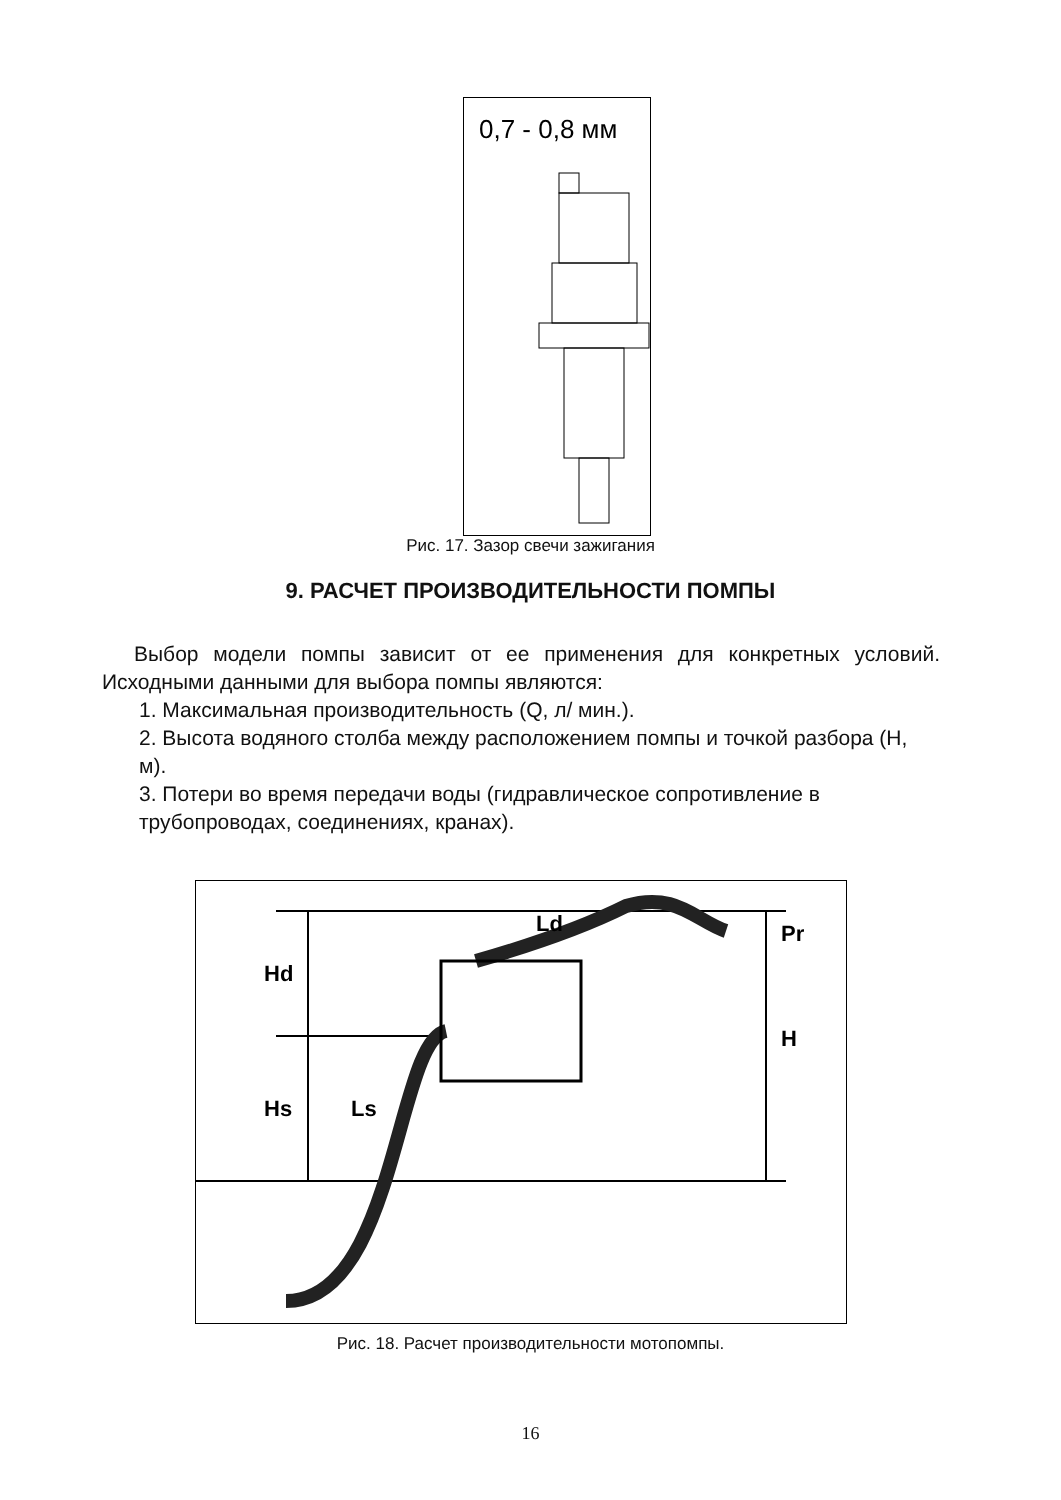0,7 - 0,8 мм
Рис. 17. Зазор свечи зажигания
9. РАСЧЕТ ПРОИЗВОДИТЕЛЬНОСТИ ПОМПЫ
Выбор модели помпы зависит от ее применения для конкретных условий. Исходными данными для выбора помпы являются:
1. Максимальная производительность (Q, л/ мин.).
2. Высота водяного столба между расположением помпы и точкой разбора (H, м).
3. Потери во время передачи воды (гидравлическое сопротивление в трубопроводах, соединениях, кранах).
Hd
Hs
Ls
Ld
Pr
H
Рис. 18. Расчет производительности мотопомпы.
16